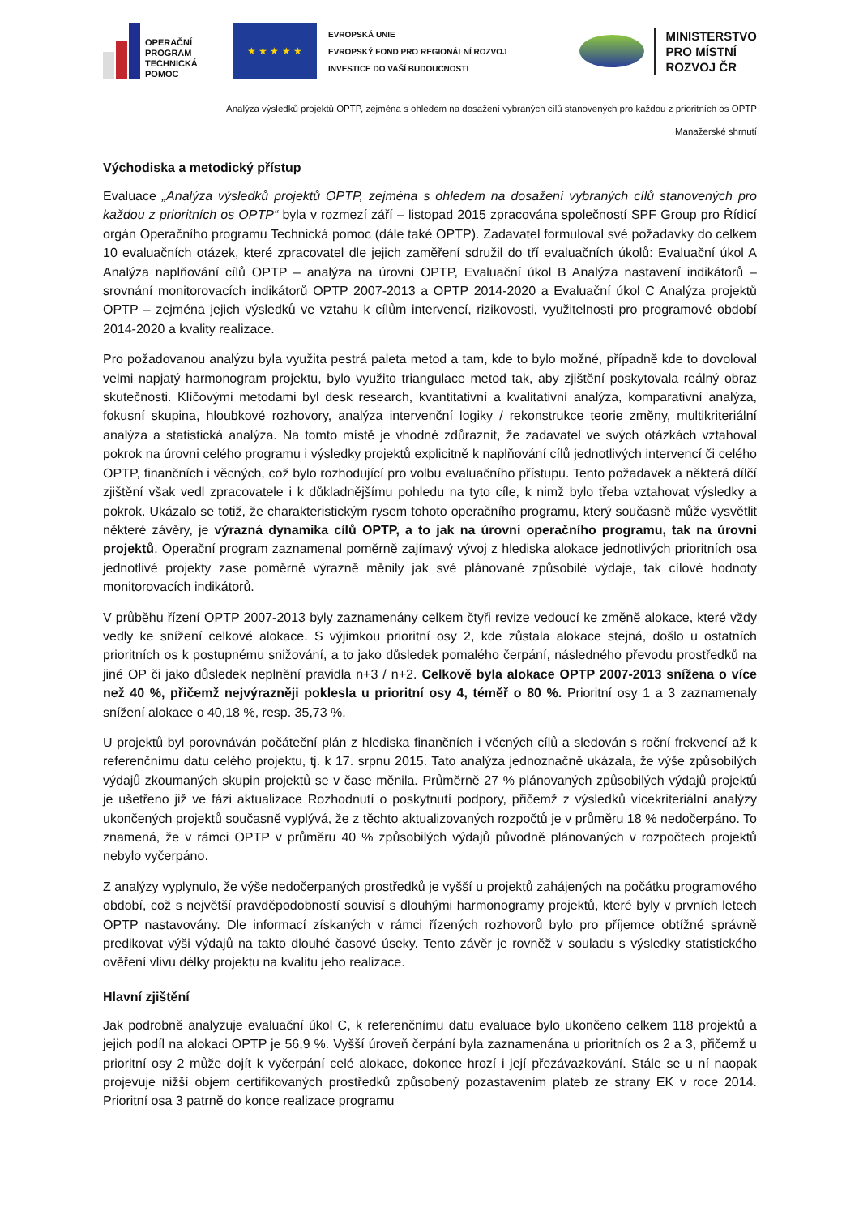OPERAČNÍ
PROGRAM
TECHNICKÁ
POMOC
★ ★ ★ ★ ★
EVROPSKÁ UNIE
EVROPSKÝ FOND PRO REGIONÁLNÍ ROZVOJ
INVESTICE DO VAŠÍ BUDOUCNOSTI
MINISTERSTVO
PRO MÍSTNÍ
ROZVOJ ČR
Analýza výsledků projektů OPTP, zejména s ohledem na dosažení vybraných cílů stanovených pro každou z prioritních os OPTP
Manažerské shrnutí
Východiska a metodický přístup
Evaluace „Analýza výsledků projektů OPTP, zejména s ohledem na dosažení vybraných cílů stanovených pro každou z prioritních os OPTP“ byla v rozmezí září – listopad 2015 zpracována společností SPF Group pro Řídicí orgán Operačního programu Technická pomoc (dále také OPTP). Zadavatel formuloval své požadavky do celkem 10 evaluačních otázek, které zpracovatel dle jejich zaměření sdružil do tří evaluačních úkolů: Evaluační úkol A Analýza naplňování cílů OPTP – analýza na úrovni OPTP, Evaluační úkol B Analýza nastavení indikátorů – srovnání monitorovacích indikátorů OPTP 2007-2013 a OPTP 2014-2020 a Evaluační úkol C Analýza projektů OPTP – zejména jejich výsledků ve vztahu k cílům intervencí, rizikovosti, využitelnosti pro programové období 2014-2020 a kvality realizace.
Pro požadovanou analýzu byla využita pestrá paleta metod a tam, kde to bylo možné, případně kde to dovoloval velmi napjatý harmonogram projektu, bylo využito triangulace metod tak, aby zjištění poskytovala reálný obraz skutečnosti. Klíčovými metodami byl desk research, kvantitativní a kvalitativní analýza, komparativní analýza, fokusní skupina, hloubkové rozhovory, analýza intervenční logiky / rekonstrukce teorie změny, multikriteriální analýza a statistická analýza. Na tomto místě je vhodné zdůraznit, že zadavatel ve svých otázkách vztahoval pokrok na úrovni celého programu i výsledky projektů explicitně k naplňování cílů jednotlivých intervencí či celého OPTP, finančních i věcných, což bylo rozhodující pro volbu evaluačního přístupu. Tento požadavek a některá dílčí zjištění však vedl zpracovatele i k důkladnějšímu pohledu na tyto cíle, k nimž bylo třeba vztahovat výsledky a pokrok. Ukázalo se totiž, že charakteristickým rysem tohoto operačního programu, který současně může vysvětlit některé závěry, je výrazná dynamika cílů OPTP, a to jak na úrovni operačního programu, tak na úrovni projektů. Operační program zaznamenal poměrně zajímavý vývoj z hlediska alokace jednotlivých prioritních osa jednotlivé projekty zase poměrně výrazně měnily jak své plánované způsobilé výdaje, tak cílové hodnoty monitorovacích indikátorů.
V průběhu řízení OPTP 2007-2013 byly zaznamenány celkem čtyři revize vedoucí ke změně alokace, které vždy vedly ke snížení celkové alokace. S výjimkou prioritní osy 2, kde zůstala alokace stejná, došlo u ostatních prioritních os k postupnému snižování, a to jako důsledek pomalého čerpání, následného převodu prostředků na jiné OP či jako důsledek neplnění pravidla n+3 / n+2. Celkově byla alokace OPTP 2007-2013 snížena o více než 40 %, přičemž nejvýrazněji poklesla u prioritní osy 4, téměř o 80 %. Prioritní osy 1 a 3 zaznamenaly snížení alokace o 40,18 %, resp. 35,73 %.
U projektů byl porovnáván počáteční plán z hlediska finančních i věcných cílů a sledován s roční frekvencí až k referenčnímu datu celého projektu, tj. k 17. srpnu 2015. Tato analýza jednoznačně ukázala, že výše způsobilých výdajů zkoumaných skupin projektů se v čase měnila. Průměrně 27 % plánovaných způsobilých výdajů projektů je ušetřeno již ve fázi aktualizace Rozhodnutí o poskytnutí podpory, přičemž z výsledků vícekriteriální analýzy ukončených projektů současně vyplývá, že z těchto aktualizovaných rozpočtů je v průměru 18 % nedočerpáno. To znamená, že v rámci OPTP v průměru 40 % způsobilých výdajů původně plánovaných v rozpočtech projektů nebylo vyčerpáno.
Z analýzy vyplynulo, že výše nedočerpaných prostředků je vyšší u projektů zahájených na počátku programového období, což s největší pravděpodobností souvisí s dlouhými harmonogramy projektů, které byly v prvních letech OPTP nastavovány. Dle informací získaných v rámci řízených rozhovorů bylo pro příjemce obtížné správně predikovat výši výdajů na takto dlouhé časové úseky. Tento závěr je rovněž v souladu s výsledky statistického ověření vlivu délky projektu na kvalitu jeho realizace.
Hlavní zjištění
Jak podrobně analyzuje evaluační úkol C, k referenčnímu datu evaluace bylo ukončeno celkem 118 projektů a jejich podíl na alokaci OPTP je 56,9 %. Vyšší úroveň čerpání byla zaznamenána u prioritních os 2 a 3, přičemž u prioritní osy 2 může dojít k vyčerpání celé alokace, dokonce hrozí i její přezávazkování. Stále se u ní naopak projevuje nižší objem certifikovaných prostředků způsobený pozastavením plateb ze strany EK v roce 2014. Prioritní osa 3 patrně do konce realizace programu